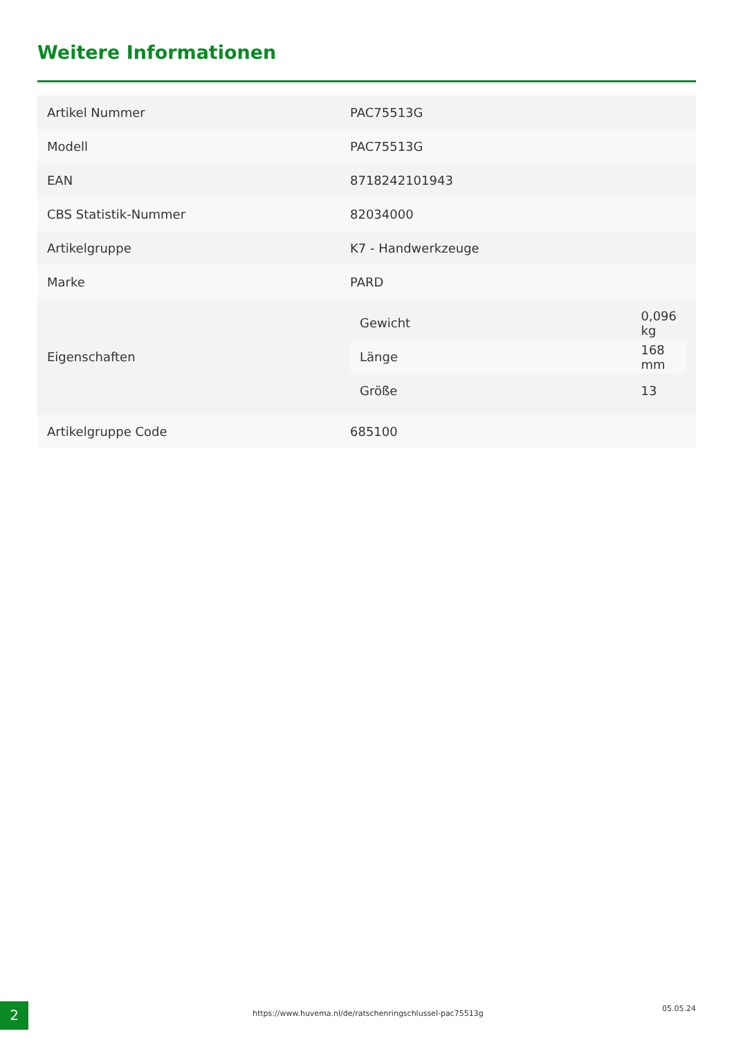Weitere Informationen
| Artikel Nummer | PAC75513G |
| Modell | PAC75513G |
| EAN | 8718242101943 |
| CBS Statistik-Nummer | 82034000 |
| Artikelgruppe | K7 - Handwerkzeuge |
| Marke | PARD |
| Eigenschaften | / Gewicht / 0,096 kg / / Länge / 168 mm / / Größe / 13 / |
| Artikelgruppe Code | 685100 |
2
https://www.huvema.nl/de/ratschenringschlussel-pac75513g
05.05.24